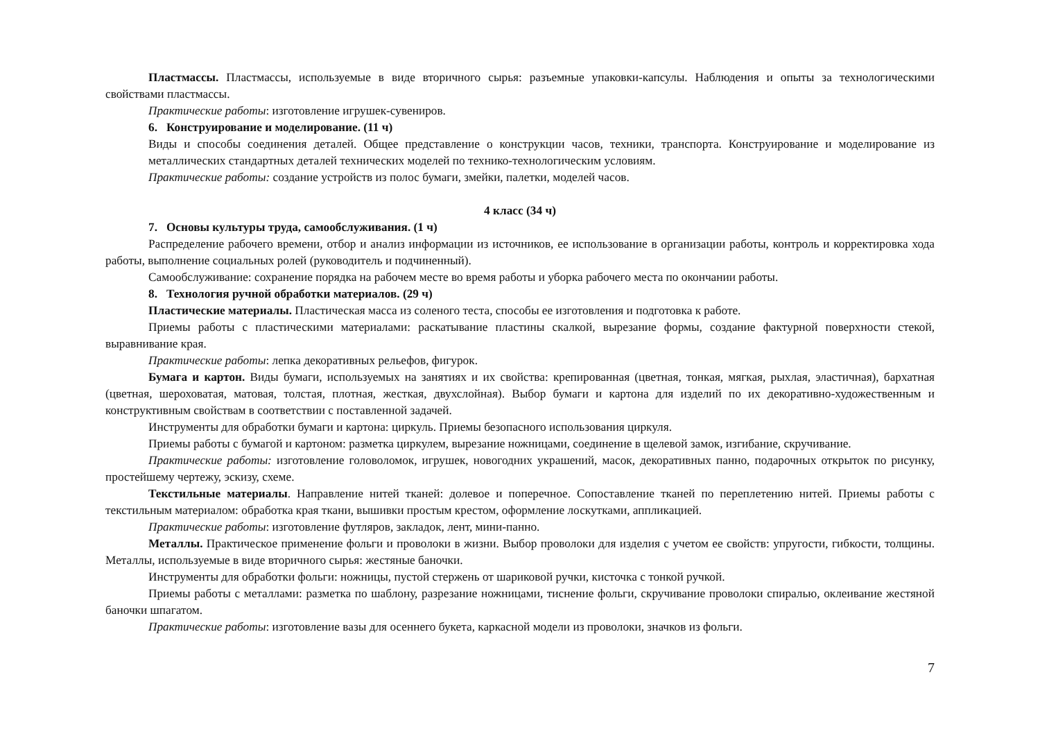Пластмассы. Пластмассы, используемые в виде вторичного сырья: разъемные упаковки-капсулы. Наблюдения и опыты за технологическими свойствами пластмассы.
Практические работы: изготовление игрушек-сувениров.
6. Конструирование и моделирование. (11 ч)
Виды и способы соединения деталей. Общее представление о конструкции часов, техники, транспорта. Конструирование и моделирование из металлических стандартных деталей технических моделей по технико-технологическим условиям.
Практические работы: создание устройств из полос бумаги, змейки, палетки, моделей часов.
4 класс (34 ч)
7. Основы культуры труда, самообслуживания. (1 ч)
Распределение рабочего времени, отбор и анализ информации из источников, ее использование в организации работы, контроль и корректировка хода работы, выполнение социальных ролей (руководитель и подчиненный).
Самообслуживание: сохранение порядка на рабочем месте во время работы и уборка рабочего места по окончании работы.
8. Технология ручной обработки материалов. (29 ч)
Пластические материалы. Пластическая масса из соленого теста, способы ее изготовления и подготовка к работе.
Приемы работы с пластическими материалами: раскатывание пластины скалкой, вырезание формы, создание фактурной поверхности стекой, выравнивание края.
Практические работы: лепка декоративных рельефов, фигурок.
Бумага и картон. Виды бумаги, используемых на занятиях и их свойства: крепированная (цветная, тонкая, мягкая, рыхлая, эластичная), бархатная (цветная, шероховатая, матовая, толстая, плотная, жесткая, двухслойная). Выбор бумаги и картона для изделий по их декоративно-художественным и конструктивным свойствам в соответствии с поставленной задачей.
Инструменты для обработки бумаги и картона: циркуль. Приемы безопасного использования циркуля.
Приемы работы с бумагой и картоном: разметка циркулем, вырезание ножницами, соединение в щелевой замок, изгибание, скручивание.
Практические работы: изготовление головоломок, игрушек, новогодних украшений, масок, декоративных панно, подарочных открыток по рисунку, простейшему чертежу, эскизу, схеме.
Текстильные материалы. Направление нитей тканей: долевое и поперечное. Сопоставление тканей по переплетению нитей. Приемы работы с текстильным материалом: обработка края ткани, вышивки простым крестом, оформление лоскутками, аппликацией.
Практические работы: изготовление футляров, закладок, лент, мини-панно.
Металлы. Практическое применение фольги и проволоки в жизни. Выбор проволоки для изделия с учетом ее свойств: упругости, гибкости, толщины. Металлы, используемые в виде вторичного сырья: жестяные баночки.
Инструменты для обработки фольги: ножницы, пустой стержень от шариковой ручки, кисточка с тонкой ручкой.
Приемы работы с металлами: разметка по шаблону, разрезание ножницами, тиснение фольги, скручивание проволоки спиралью, оклеивание жестяной баночки шпагатом.
Практические работы: изготовление вазы для осеннего букета, каркасной модели из проволоки, значков из фольги.
7